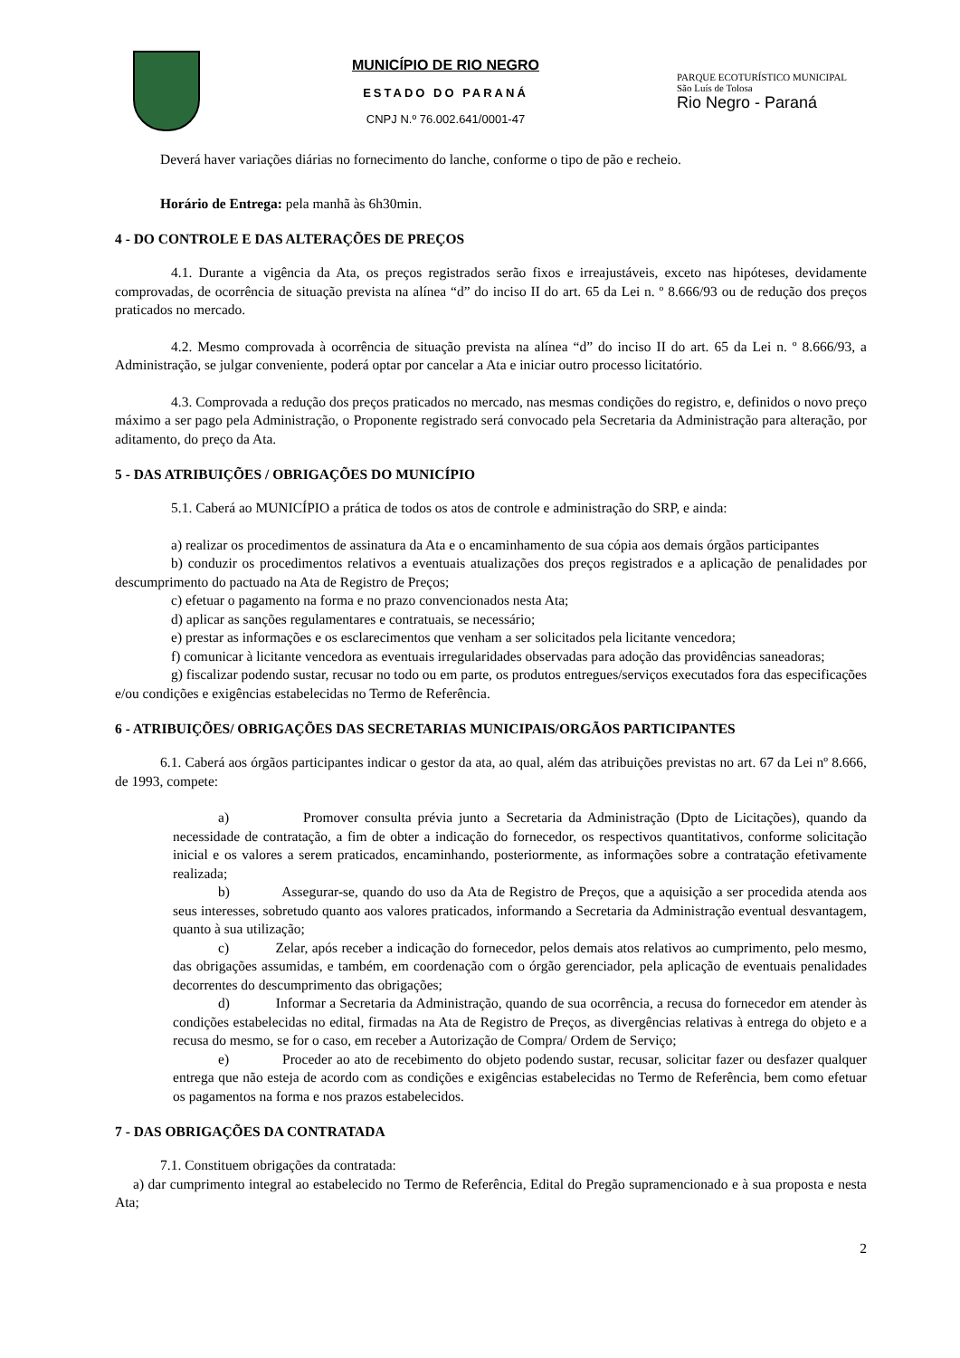MUNICÍPIO DE RIO NEGRO
ESTADO DO PARANÁ
CNPJ N.º 76.002.641/0001-47
PARQUE ECOTURÍSTICO MUNICIPAL
São Luís de Tolosa
Rio Negro - Paraná
Deverá haver variações diárias no fornecimento do lanche, conforme o tipo de pão e recheio.
Horário de Entrega: pela manhã às 6h30min.
4 - DO CONTROLE E DAS ALTERAÇÕES DE PREÇOS
4.1. Durante a vigência da Ata, os preços registrados serão fixos e irreajustáveis, exceto nas hipóteses, devidamente comprovadas, de ocorrência de situação prevista na alínea “d” do inciso II do art. 65 da Lei n. º 8.666/93 ou de redução dos preços praticados no mercado.
4.2. Mesmo comprovada à ocorrência de situação prevista na alínea “d” do inciso II do art. 65 da Lei n. º 8.666/93, a Administração, se julgar conveniente, poderá optar por cancelar a Ata e iniciar outro processo licitatório.
4.3. Comprovada a redução dos preços praticados no mercado, nas mesmas condições do registro, e, definidos o novo preço máximo a ser pago pela Administração, o Proponente registrado será convocado pela Secretaria da Administração para alteração, por aditamento, do preço da Ata.
5 - DAS ATRIBUIÇÕES / OBRIGAÇÕES DO MUNICÍPIO
5.1. Caberá ao MUNICÍPIO a prática de todos os atos de controle e administração do SRP, e ainda:
a) realizar os procedimentos de assinatura da Ata e o encaminhamento de sua cópia aos demais órgãos participantes
b) conduzir os procedimentos relativos a eventuais atualizações dos preços registrados e a aplicação de penalidades por descumprimento do pactuado na Ata de Registro de Preços;
c) efetuar o pagamento na forma e no prazo convencionados nesta Ata;
d) aplicar as sanções regulamentares e contratuais, se necessário;
e) prestar as informações e os esclarecimentos que venham a ser solicitados pela licitante vencedora;
f) comunicar à licitante vencedora as eventuais irregularidades observadas para adoção das providências saneadoras;
g) fiscalizar podendo sustar, recusar no todo ou em parte, os produtos entregues/serviços executados fora das especificações e/ou condições e exigências estabelecidas no Termo de Referência.
6 - ATRIBUIÇÕES/ OBRIGAÇÕES DAS SECRETARIAS MUNICIPAIS/ORGÃOS PARTICIPANTES
6.1. Caberá aos órgãos participantes indicar o gestor da ata, ao qual, além das atribuições previstas no art. 67 da Lei nº 8.666, de 1993, compete:
a) Promover consulta prévia junto a Secretaria da Administração (Dpto de Licitações), quando da necessidade de contratação, a fim de obter a indicação do fornecedor, os respectivos quantitativos, conforme solicitação inicial e os valores a serem praticados, encaminhando, posteriormente, as informações sobre a contratação efetivamente realizada;
b) Assegurar-se, quando do uso da Ata de Registro de Preços, que a aquisição a ser procedida atenda aos seus interesses, sobretudo quanto aos valores praticados, informando a Secretaria da Administração eventual desvantagem, quanto à sua utilização;
c) Zelar, após receber a indicação do fornecedor, pelos demais atos relativos ao cumprimento, pelo mesmo, das obrigações assumidas, e também, em coordenação com o órgão gerenciador, pela aplicação de eventuais penalidades decorrentes do descumprimento das obrigações;
d) Informar a Secretaria da Administração, quando de sua ocorrência, a recusa do fornecedor em atender às condições estabelecidas no edital, firmadas na Ata de Registro de Preços, as divergências relativas à entrega do objeto e a recusa do mesmo, se for o caso, em receber a Autorização de Compra/ Ordem de Serviço;
e) Proceder ao ato de recebimento do objeto podendo sustar, recusar, solicitar fazer ou desfazer qualquer entrega que não esteja de acordo com as condições e exigências estabelecidas no Termo de Referência, bem como efetuar os pagamentos na forma e nos prazos estabelecidos.
7 - DAS OBRIGAÇÕES DA CONTRATADA
7.1. Constituem obrigações da contratada:
a) dar cumprimento integral ao estabelecido no Termo de Referência, Edital do Pregão supramencionado e à sua proposta e nesta Ata;
2